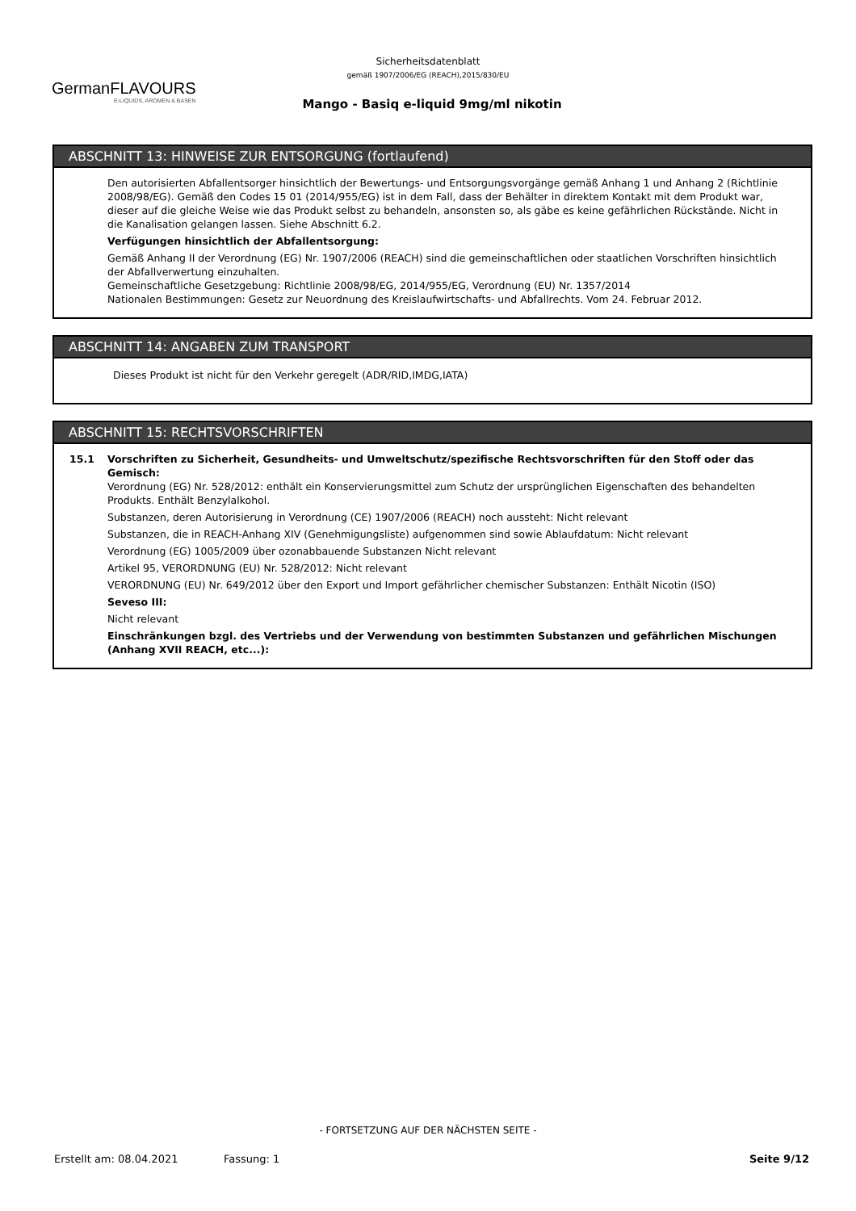GermanFLAVOURS
E-LIQUIDS, AROMEN & BASEN
Sicherheitsdatenblatt
gemäß 1907/2006/EG (REACH),2015/830/EU
Mango - Basiq e-liquid 9mg/ml nikotin
ABSCHNITT 13: HINWEISE ZUR ENTSORGUNG (fortlaufend)
Den autorisierten Abfallentsorger hinsichtlich der Bewertungs- und Entsorgungsvorgänge gemäß Anhang 1 und Anhang 2 (Richtlinie 2008/98/EG). Gemäß den Codes 15 01 (2014/955/EG) ist in dem Fall, dass der Behälter in direktem Kontakt mit dem Produkt war, dieser auf die gleiche Weise wie das Produkt selbst zu behandeln, ansonsten so, als gäbe es keine gefährlichen Rückstände. Nicht in die Kanalisation gelangen lassen. Siehe Abschnitt 6.2.
Verfügungen hinsichtlich der Abfallentsorgung:
Gemäß Anhang II der Verordnung (EG) Nr. 1907/2006 (REACH) sind die gemeinschaftlichen oder staatlichen Vorschriften hinsichtlich der Abfallverwertung einzuhalten.
Gemeinschaftliche Gesetzgebung: Richtlinie 2008/98/EG, 2014/955/EG, Verordnung (EU) Nr. 1357/2014
Nationalen Bestimmungen: Gesetz zur Neuordnung des Kreislaufwirtschafts- und Abfallrechts. Vom 24. Februar 2012.
ABSCHNITT 14: ANGABEN ZUM TRANSPORT
Dieses Produkt ist nicht für den Verkehr geregelt (ADR/RID,IMDG,IATA)
ABSCHNITT 15: RECHTSVORSCHRIFTEN
15.1 Vorschriften zu Sicherheit, Gesundheits- und Umweltschutz/spezifische Rechtsvorschriften für den Stoff oder das Gemisch:
Verordnung (EG) Nr. 528/2012: enthält ein Konservierungsmittel zum Schutz der ursprünglichen Eigenschaften des behandelten Produkts. Enthält Benzylalkohol.
Substanzen, deren Autorisierung in Verordnung (CE) 1907/2006 (REACH) noch aussteht: Nicht relevant
Substanzen, die in REACH-Anhang XIV (Genehmigungsliste) aufgenommen sind sowie Ablaufdatum: Nicht relevant
Verordnung (EG) 1005/2009 über ozonabbauende Substanzen Nicht relevant
Artikel 95, VERORDNUNG (EU) Nr. 528/2012: Nicht relevant
VERORDNUNG (EU) Nr. 649/2012 über den Export und Import gefährlicher chemischer Substanzen: Enthält Nicotin (ISO)
Seveso III:
Nicht relevant
Einschränkungen bzgl. des Vertriebs und der Verwendung von bestimmten Substanzen und gefährlichen Mischungen (Anhang XVII REACH, etc...):
- FORTSETZUNG AUF DER NÄCHSTEN SEITE -
Erstellt am: 08.04.2021 Fassung: 1 Seite 9/12